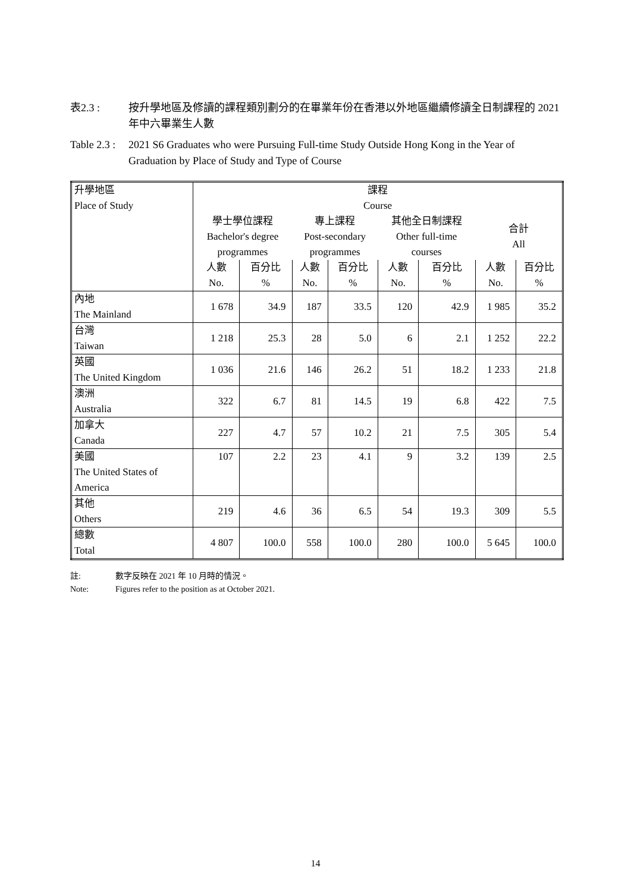表2.3 : 按升學地區及修讀的課程類別劃分的在畢業年份在香港以外地區繼續修讀全日制課程的 2021 年中六畢業生人數
Table 2.3 :
2021 S6 Graduates who were Pursuing Full-time Study Outside Hong Kong in the Year of Graduation by Place of Study and Type of Course
| 升學地區 Place of Study | 課程 Course | | | | | | | |
| --- | --- | --- | --- | --- | --- | --- | --- | --- |
| | 學士學位課程 Bachelor's degree programmes | | 專上課程 Post-secondary programmes | | 其他全日制課程 Other full-time courses | | 合計 All | |
| | 人數 No. | 百分比 % | 人數 No. | 百分比 % | 人數 No. | 百分比 % | 人數 No. | 百分比 % |
| 內地 The Mainland | 1 678 | 34.9 | 187 | 33.5 | 120 | 42.9 | 1 985 | 35.2 |
| 台灣 Taiwan | 1 218 | 25.3 | 28 | 5.0 | 6 | 2.1 | 1 252 | 22.2 |
| 英國 The United Kingdom | 1 036 | 21.6 | 146 | 26.2 | 51 | 18.2 | 1 233 | 21.8 |
| 澳洲 Australia | 322 | 6.7 | 81 | 14.5 | 19 | 6.8 | 422 | 7.5 |
| 加拿大 Canada | 227 | 4.7 | 57 | 10.2 | 21 | 7.5 | 305 | 5.4 |
| 美國 The United States of America | 107 | 2.2 | 23 | 4.1 | 9 | 3.2 | 139 | 2.5 |
| 其他 Others | 219 | 4.6 | 36 | 6.5 | 54 | 19.3 | 309 | 5.5 |
| 總數 Total | 4 807 | 100.0 | 558 | 100.0 | 280 | 100.0 | 5 645 | 100.0 |
註:
Note:
數字反映在 2021 年 10 月時的情況。
Figures refer to the position as at October 2021.
14